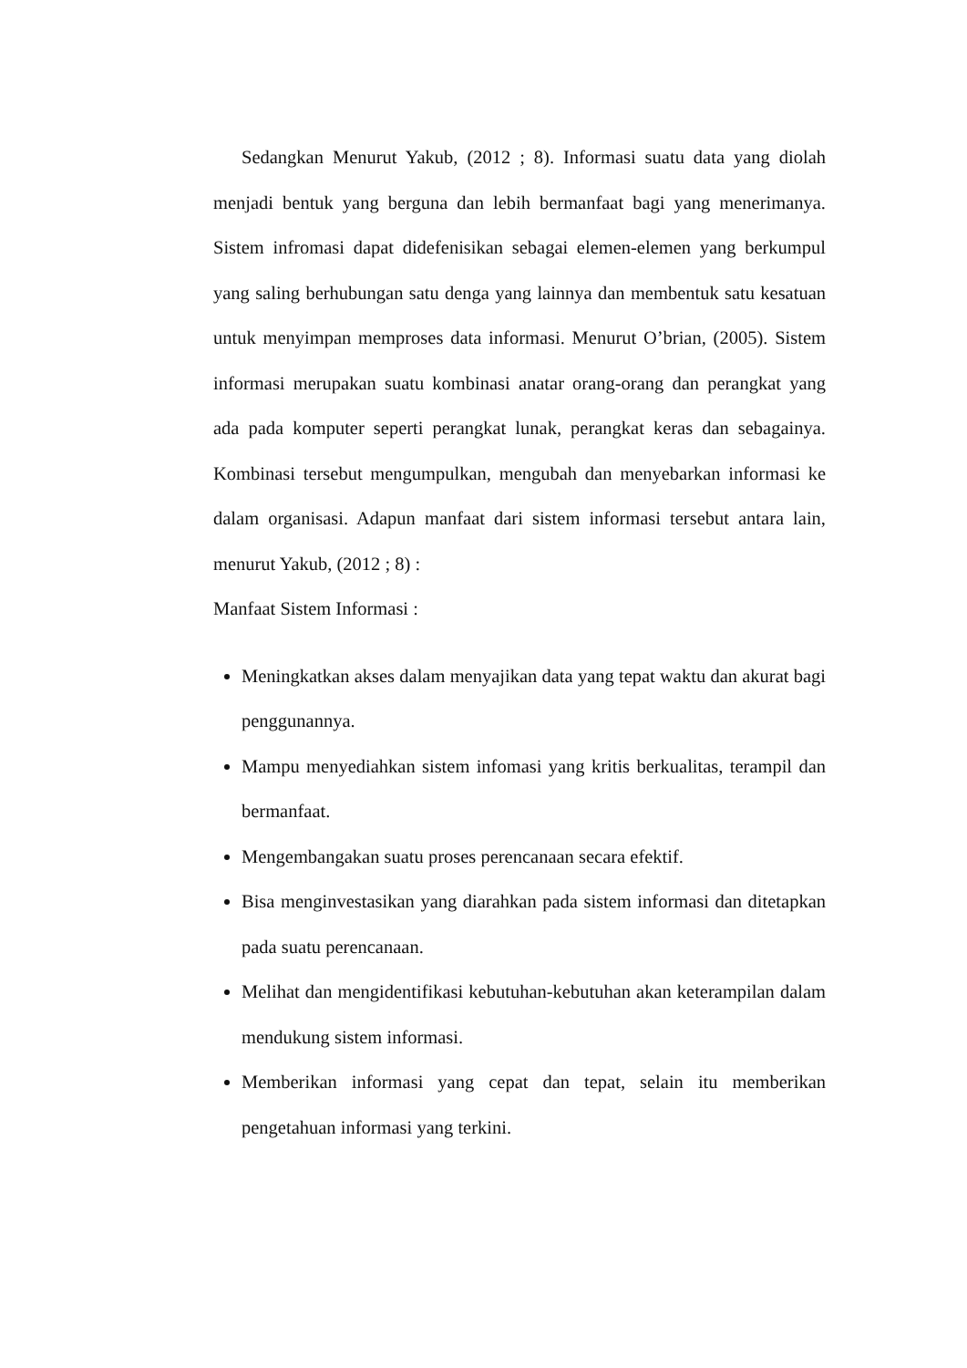Sedangkan Menurut Yakub, (2012 ; 8). Informasi suatu data yang diolah menjadi bentuk yang berguna dan lebih bermanfaat bagi yang menerimanya. Sistem infromasi dapat didefenisikan sebagai elemen-elemen yang berkumpul yang saling berhubungan satu denga yang lainnya dan membentuk satu kesatuan untuk menyimpan memproses data informasi. Menurut O’brian, (2005). Sistem informasi merupakan suatu kombinasi anatar orang-orang dan perangkat yang ada pada komputer seperti perangkat lunak, perangkat keras dan sebagainya. Kombinasi tersebut mengumpulkan, mengubah dan menyebarkan informasi ke dalam organisasi. Adapun manfaat dari sistem informasi tersebut antara lain, menurut Yakub, (2012 ; 8) :
Manfaat Sistem Informasi :
Meningkatkan akses dalam menyajikan data yang tepat waktu dan akurat bagi penggunannya.
Mampu menyediahkan sistem infomasi yang kritis berkualitas, terampil dan bermanfaat.
Mengembangakan suatu proses perencanaan secara efektif.
Bisa menginvestasikan yang diarahkan pada sistem informasi dan ditetapkan pada suatu perencanaan.
Melihat dan mengidentifikasi kebutuhan-kebutuhan akan keterampilan dalam mendukung sistem informasi.
Memberikan informasi yang cepat dan tepat, selain itu memberikan pengetahuan informasi yang terkini.